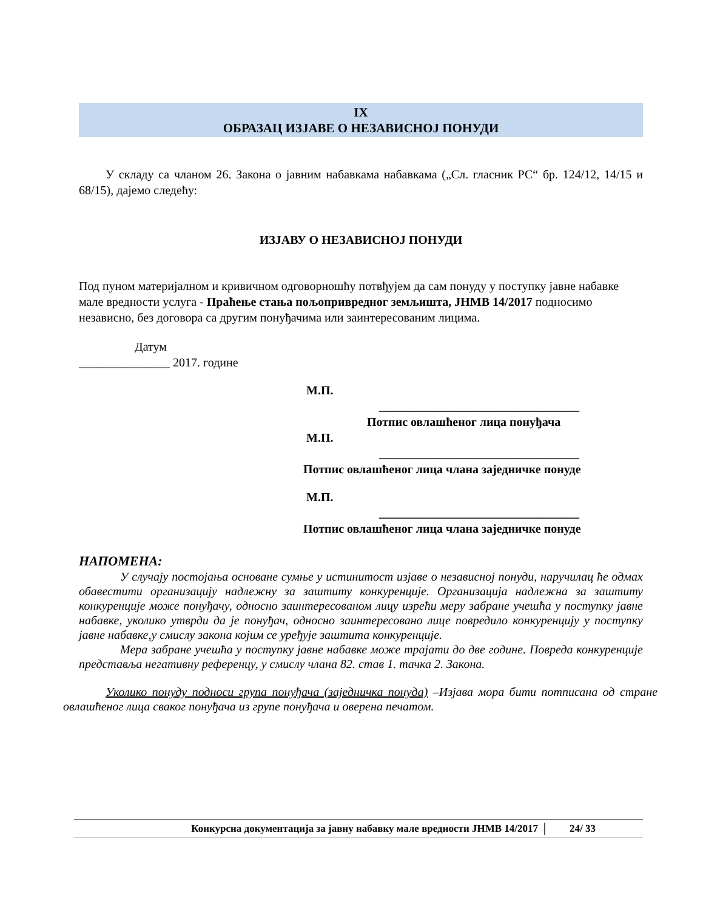IX
ОБРАЗАЦ ИЗЈАВЕ О НЕЗАВИСНОЈ ПОНУДИ
У складу са чланом 26. Закона о јавним набавкама набавкама („Сл. гласник РС“ бр. 124/12, 14/15 и 68/15), дајемо следећу:
ИЗЈАВУ О НЕЗАВИСНОЈ ПОНУДИ
Под пуном материјалном и кривичном одговорношћу потвђујем да сам понуду у поступку јавне набавке мале вредности услуга - Праћење стања пољопривредног земљишта, ЈНМВ 14/2017 подносимо независно, без договора са другим понуђачима или заинтересованим лицима.
Датум
_______________ 2017. године
М.П.
_________________________________
Потпис овлашћеног лица понуђача
М.П.
_________________________________
Потпис овлашћеног лица члана заједничке понуде
М.П.
_________________________________
Потпис овлашћеног лица члана заједничке понуде
НАПОМЕНА:
У случају постојања основане сумње у истинитост изјаве о независној понуди, наручилац ће одмах обавестити организацију надлежну за заштиту конкуренције. Организација надлежна за заштиту конкуренције може понуђачу, односно заинтересованом лицу изрећи меру забране учешћа у поступку јавне набавке, уколико утврди да је понуђач, односно заинтересовано лице повредило конкуренцију у поступку јавне набавке,у смислу закона којим се уређује заштита конкуренције.
Мера забране учешћа у поступку јавне набавке може трајати до две године. Повреда конкуренције представља негативну референцу, у смислу члана 82. став 1. тачка 2. Закона.
Уколико понуду подноси група понуђача (заједничка понуда) –Изјава мора бити потписана од стране овлашћеног лица сваког понуђача из групе понуђача и оверена печатом.
Конкурсна документација за јавну набавку мале вредности ЈНМВ 14/2017 24/ 33